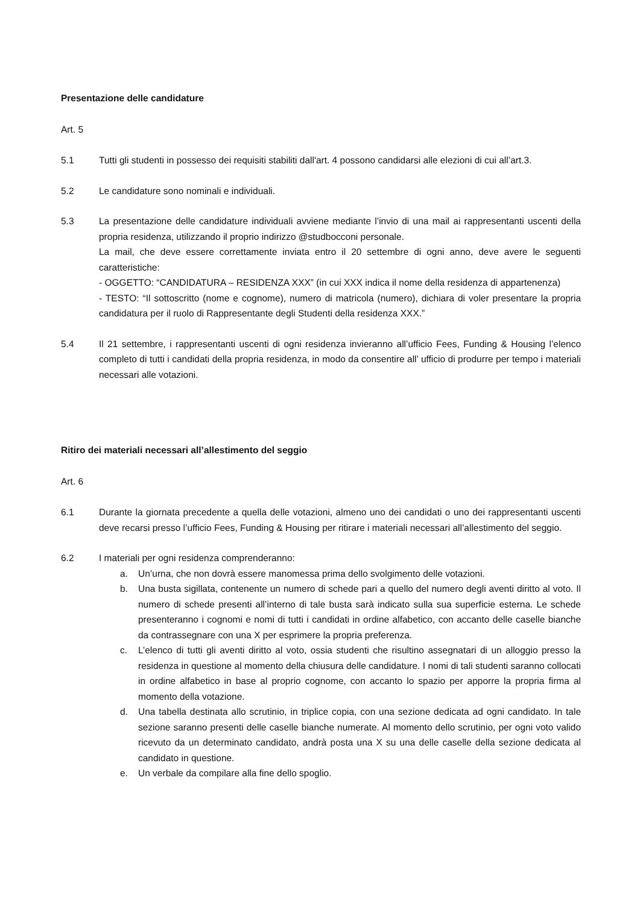Presentazione delle candidature
Art. 5
5.1 Tutti gli studenti in possesso dei requisiti stabiliti dall'art. 4 possono candidarsi alle elezioni di cui all’art.3.
5.2 Le candidature sono nominali e individuali.
5.3 La presentazione delle candidature individuali avviene mediante l’invio di una mail ai rappresentanti uscenti della propria residenza, utilizzando il proprio indirizzo @studbocconi personale.
La mail, che deve essere correttamente inviata entro il 20 settembre di ogni anno, deve avere le seguenti caratteristiche:
- OGGETTO: “CANDIDATURA – RESIDENZA XXX” (in cui XXX indica il nome della residenza di appartenenza)
- TESTO: “Il sottoscritto (nome e cognome), numero di matricola (numero), dichiara di voler presentare la propria candidatura per il ruolo di Rappresentante degli Studenti della residenza XXX.”
5.4 Il 21 settembre, i rappresentanti uscenti di ogni residenza invieranno all’ufficio Fees, Funding & Housing l’elenco completo di tutti i candidati della propria residenza, in modo da consentire all’ ufficio di produrre per tempo i materiali necessari alle votazioni.
Ritiro dei materiali necessari all’allestimento del seggio
Art. 6
6.1 Durante la giornata precedente a quella delle votazioni, almeno uno dei candidati o uno dei rappresentanti uscenti deve recarsi presso l’ufficio Fees, Funding & Housing per ritirare i materiali necessari all’allestimento del seggio.
6.2 I materiali per ogni residenza comprenderanno:
a. Un’urna, che non dovrà essere manomessa prima dello svolgimento delle votazioni.
b. Una busta sigillata, contenente un numero di schede pari a quello del numero degli aventi diritto al voto. Il numero di schede presenti all’interno di tale busta sarà indicato sulla sua superficie esterna. Le schede presenteranno i cognomi e nomi di tutti i candidati in ordine alfabetico, con accanto delle caselle bianche da contrassegnare con una X per esprimere la propria preferenza.
c. L’elenco di tutti gli aventi diritto al voto, ossia studenti che risultino assegnatari di un alloggio presso la residenza in questione al momento della chiusura delle candidature. I nomi di tali studenti saranno collocati in ordine alfabetico in base al proprio cognome, con accanto lo spazio per apporre la propria firma al momento della votazione.
d. Una tabella destinata allo scrutinio, in triplice copia, con una sezione dedicata ad ogni candidato. In tale sezione saranno presenti delle caselle bianche numerate. Al momento dello scrutinio, per ogni voto valido ricevuto da un determinato candidato, andrà posta una X su una delle caselle della sezione dedicata al candidato in questione.
e. Un verbale da compilare alla fine dello spoglio.